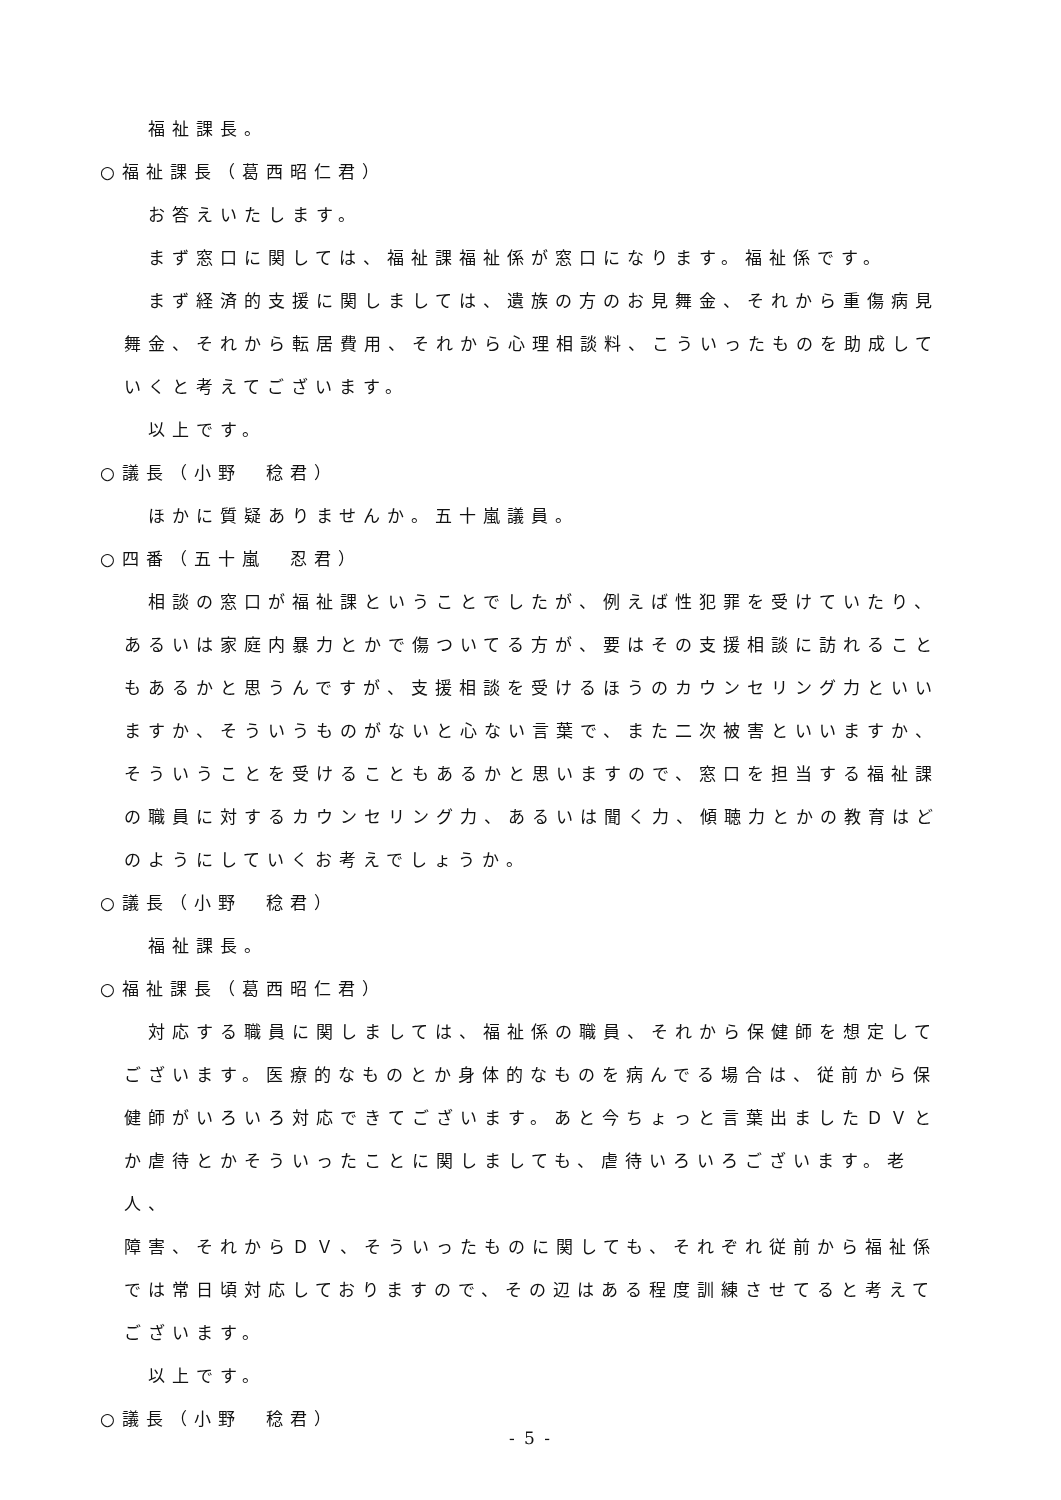福祉課長。
○福祉課長（葛西昭仁君）
お答えいたします。
まず窓口に関しては、福祉課福祉係が窓口になります。福祉係です。
まず経済的支援に関しましては、遺族の方のお見舞金、それから重傷病見
舞金、それから転居費用、それから心理相談料、こういったものを助成して
いくと考えてございます。
以上です。
○議長（小野　稔君）
ほかに質疑ありませんか。五十嵐議員。
○四番（五十嵐　忍君）
相談の窓口が福祉課ということでしたが、例えば性犯罪を受けていたり、
あるいは家庭内暴力とかで傷ついてる方が、要はその支援相談に訪れること
もあるかと思うんですが、支援相談を受けるほうのカウンセリング力といい
ますか、そういうものがないと心ない言葉で、また二次被害といいますか、
そういうことを受けることもあるかと思いますので、窓口を担当する福祉課
の職員に対するカウンセリング力、あるいは聞く力、傾聴力とかの教育はど
のようにしていくお考えでしょうか。
○議長（小野　稔君）
福祉課長。
○福祉課長（葛西昭仁君）
対応する職員に関しましては、福祉係の職員、それから保健師を想定して
ございます。医療的なものとか身体的なものを病んでる場合は、従前から保
健師がいろいろ対応できてございます。あと今ちょっと言葉出ましたＤＶと
か虐待とかそういったことに関しましても、虐待いろいろございます。老人、
障害、それからＤＶ、そういったものに関しても、それぞれ従前から福祉係
では常日頃対応しておりますので、その辺はある程度訓練させてると考えて
ございます。
以上です。
○議長（小野　稔君）
- 5 -